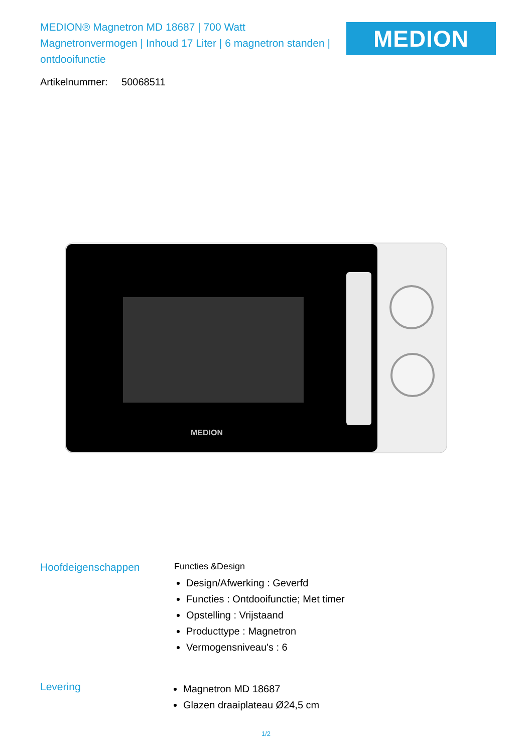MEDION® Magnetron MD 18687 | 700 Watt Magnetronvermogen | Inhoud 17 Liter | 6 magnetron standen | ontdooifunctie
MEDION
Artikelnummer: 50068511
MEDION
Hoofdeigenschappen
Functies &Design
Design/Afwerking : Geverfd
Functies : Ontdooifunctie; Met timer
Opstelling : Vrijstaand
Producttype : Magnetron
Vermogensniveau's : 6
Levering
Magnetron MD 18687
Glazen draaiplateau Ø24,5 cm
1/2